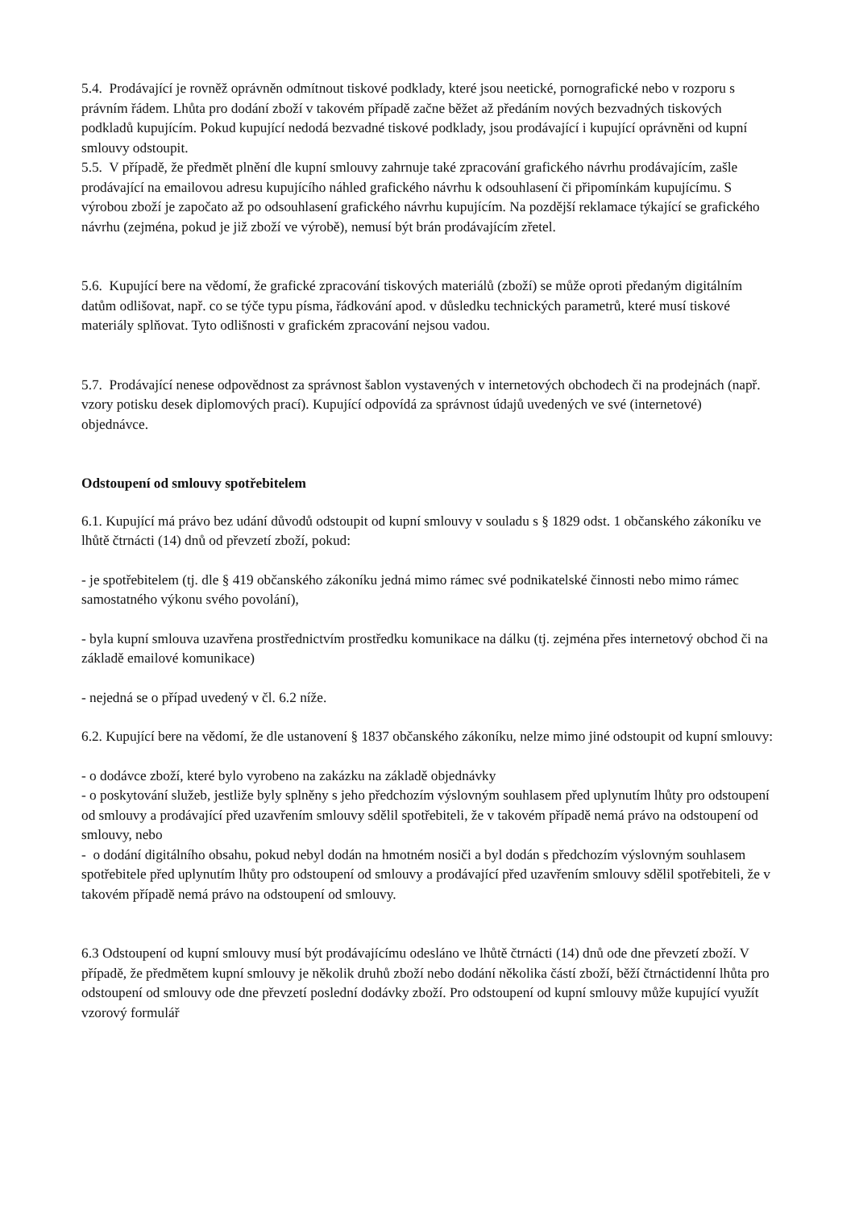5.4. Prodávající je rovněž oprávněn odmítnout tiskové podklady, které jsou neetické, pornografické nebo v rozporu s právním řádem. Lhůta pro dodání zboží v takovém případě začne běžet až předáním nových bezvadných tiskových podkladů kupujícím. Pokud kupující nedodá bezvadné tiskové podklady, jsou prodávající i kupující oprávněni od kupní smlouvy odstoupit.
5.5. V případě, že předmět plnění dle kupní smlouvy zahrnuje také zpracování grafického návrhu prodávajícím, zašle prodávající na emailovou adresu kupujícího náhled grafického návrhu k odsouhlasení či připomínkám kupujícímu. S výrobou zboží je započato až po odsouhlasení grafického návrhu kupujícím. Na pozdější reklamace týkající se grafického návrhu (zejména, pokud je již zboží ve výrobě), nemusí být brán prodávajícím zřetel.
5.6. Kupující bere na vědomí, že grafické zpracování tiskových materiálů (zboží) se může oproti předaným digitálním datům odlišovat, např. co se týče typu písma, řádkování apod. v důsledku technických parametrů, které musí tiskové materiály splňovat. Tyto odlišnosti v grafickém zpracování nejsou vadou.
5.7. Prodávající nenese odpovědnost za správnost šablon vystavených v internetových obchodech či na prodejnách (např. vzory potisku desek diplomových prací). Kupující odpovídá za správnost údajů uvedených ve své (internetové)
objednávce.
Odstoupení od smlouvy spotřebitelem
6.1. Kupující má právo bez udání důvodů odstoupit od kupní smlouvy v souladu s § 1829 odst. 1 občanského zákoníku ve lhůtě čtrnácti (14) dnů od převzetí zboží, pokud:
- je spotřebitelem (tj. dle § 419 občanského zákoníku jedná mimo rámec své podnikatelské činnosti nebo mimo rámec samostatného výkonu svého povolání),
- byla kupní smlouva uzavřena prostřednictvím prostředku komunikace na dálku (tj. zejména přes internetový obchod či na základě emailové komunikace)
- nejedná se o případ uvedený v čl. 6.2 níže.
6.2. Kupující bere na vědomí, že dle ustanovení § 1837 občanského zákoníku, nelze mimo jiné odstoupit od kupní smlouvy:
- o dodávce zboží, které bylo vyrobeno na zakázku na základě objednávky
- o poskytování služeb, jestliže byly splněny s jeho předchozím výslovným souhlasem před uplynutím lhůty pro odstoupení od smlouvy a prodávající před uzavřením smlouvy sdělil spotřebiteli, že v takovém případě nemá právo na odstoupení od smlouvy, nebo
- o dodání digitálního obsahu, pokud nebyl dodán na hmotném nosiči a byl dodán s předchozím výslovným souhlasem spotřebitele před uplynutím lhůty pro odstoupení od smlouvy a prodávající před uzavřením smlouvy sdělil spotřebiteli, že v takovém případě nemá právo na odstoupení od smlouvy.
6.3 Odstoupení od kupní smlouvy musí být prodávajícímu odesláno ve lhůtě čtrnácti (14) dnů ode dne převzetí zboží. V případě, že předmětem kupní smlouvy je několik druhů zboží nebo dodání několika částí zboží, běží čtrnáctidenní lhůta pro odstoupení od smlouvy ode dne převzetí poslední dodávky zboží. Pro odstoupení od kupní smlouvy může kupující využít vzorový formulář